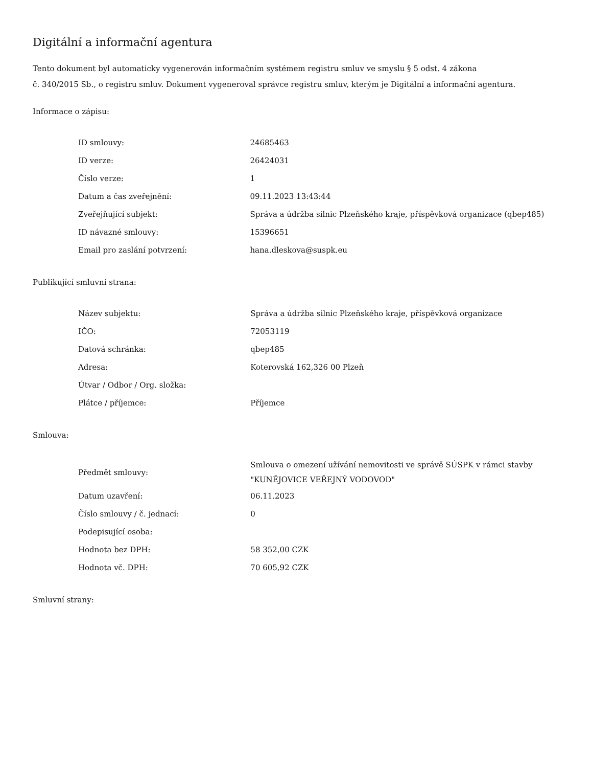Digitální a informační agentura
Tento dokument byl automaticky vygenerován informačním systémem registru smluv ve smyslu § 5 odst. 4 zákona
č. 340/2015 Sb., o registru smluv. Dokument vygeneroval správce registru smluv, kterým je Digitální a informační agentura.
Informace o zápisu:
| ID smlouvy: | 24685463 |
| ID verze: | 26424031 |
| Číslo verze: | 1 |
| Datum a čas zveřejnění: | 09.11.2023 13:43:44 |
| Zveřejňující subjekt: | Správa a údržba silnic Plzeňského kraje, příspěvková organizace (qbep485) |
| ID návazné smlouvy: | 15396651 |
| Email pro zaslání potvrzení: | hana.dleskova@suspk.eu |
Publikující smluvní strana:
| Název subjektu: | Správa a údržba silnic Plzeňského kraje, příspěvková organizace |
| IČO: | 72053119 |
| Datová schránka: | qbep485 |
| Adresa: | Koterovská 162,326 00 Plzeň |
| Útvar / Odbor / Org. složka: | |
| Plátce / příjemce: | Příjemce |
Smlouva:
| Předmět smlouvy: | Smlouva o omezení užívání nemovitosti ve správě SÚSPK v rámci stavby "KUNĚJOVICE VEŘEJNÝ VODOVOD" |
| Datum uzavření: | 06.11.2023 |
| Číslo smlouvy / č. jednací: | 0 |
| Podepisující osoba: | |
| Hodnota bez DPH: | 58 352,00 CZK |
| Hodnota vč. DPH: | 70 605,92 CZK |
Smluvní strany: